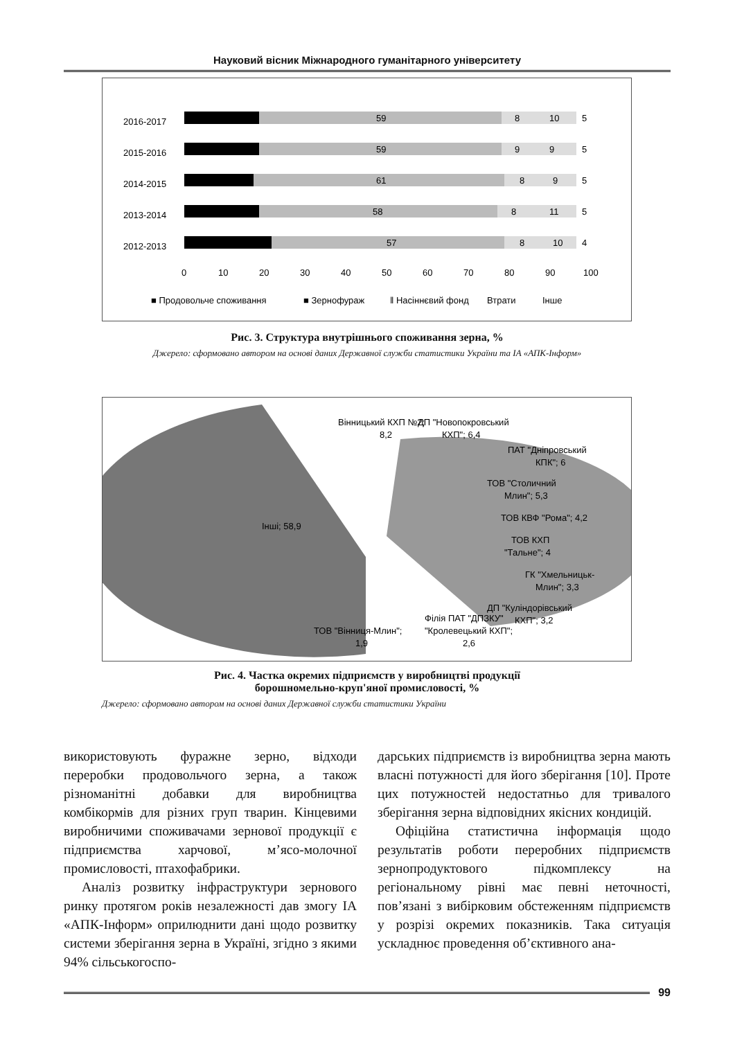Науковий вісник Міжнародного гуманітарного університету
2016-2017
2015-2016
2014-2015
2013-2014
2012-2013
59
8
10
5
59
9
9
5
61
8
9
5
58
8
11
5
57
8
10
4
0
10
20
30
40
50
60
70
80
90
100
■ Продовольче споживання
■ Зернофураж
ǁ Насіннєвий фонд
Втрати
Інше
Рис. 3. Структура внутрішнього споживання зерна, %
Джерело: сформовано автором на основі даних Державної служби статистики України та ІА «АПК-Інформ»
Інші; 58,9
Вінницький КХП №2;
8,2
ДП "Новопокровський
КХП"; 6,4
ПАТ "Дніпровський
КПК"; 6
ТОВ "Столичний
Млин"; 5,3
ТОВ КВФ "Рома"; 4,2
ТОВ КХП
"Тальне"; 4
ГК "Хмельницьк-
Млин"; 3,3
ДП "Куліндорівський
КХП"; 3,2
Філія ПАТ "ДПЗКУ"
"Кролевецький КХП";
2,6
ТОВ "Вінниця-Млин";
1,9
Рис. 4. Частка окремих підприємств у виробництві продукції
борошномельно-круп'яної промисловості, %
Джерело: сформовано автором на основі даних Державної служби статистики України
використовують фуражне зерно, відходи переробки продовольчого зерна, а також різноманітні добавки для виробництва комбікормів для різних груп тварин. Кінцевими виробничими споживачами зернової продукції є підприємства харчової, м’ясо-молочної промисловості, птахофабрики.
Аналіз розвитку інфраструктури зернового ринку протягом років незалежності дав змогу ІА «АПК-Інформ» оприлюднити дані щодо розвитку системи зберігання зерна в Україні, згідно з якими 94% сільськогоспо-
дарських підприємств із виробництва зерна мають власні потужності для його зберігання [10]. Проте цих потужностей недостатньо для тривалого зберігання зерна відповідних якісних кондицій.
Офіційна статистична інформація щодо результатів роботи переробних підприємств зернопродуктового підкомплексу на регіональному рівні має певні неточності, пов’язані з вибірковим обстеженням підприємств у розрізі окремих показників. Така ситуація ускладнює проведення об’єктивного ана-
99